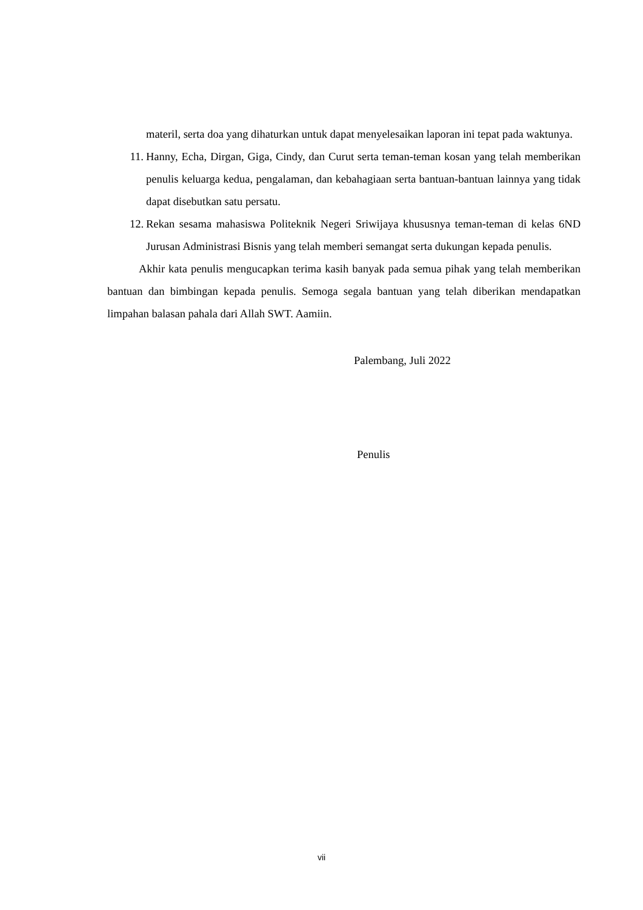materil, serta doa yang dihaturkan untuk dapat menyelesaikan laporan ini tepat pada waktunya.
11. Hanny, Echa, Dirgan, Giga, Cindy, dan Curut serta teman-teman kosan yang telah memberikan penulis keluarga kedua, pengalaman, dan kebahagiaan serta bantuan-bantuan lainnya yang tidak dapat disebutkan satu persatu.
12. Rekan sesama mahasiswa Politeknik Negeri Sriwijaya khususnya teman-teman di kelas 6ND Jurusan Administrasi Bisnis yang telah memberi semangat serta dukungan kepada penulis.
Akhir kata penulis mengucapkan terima kasih banyak pada semua pihak yang telah memberikan bantuan dan bimbingan kepada penulis. Semoga segala bantuan yang telah diberikan mendapatkan limpahan balasan pahala dari Allah SWT. Aamiin.
Palembang, Juli 2022
Penulis
vii